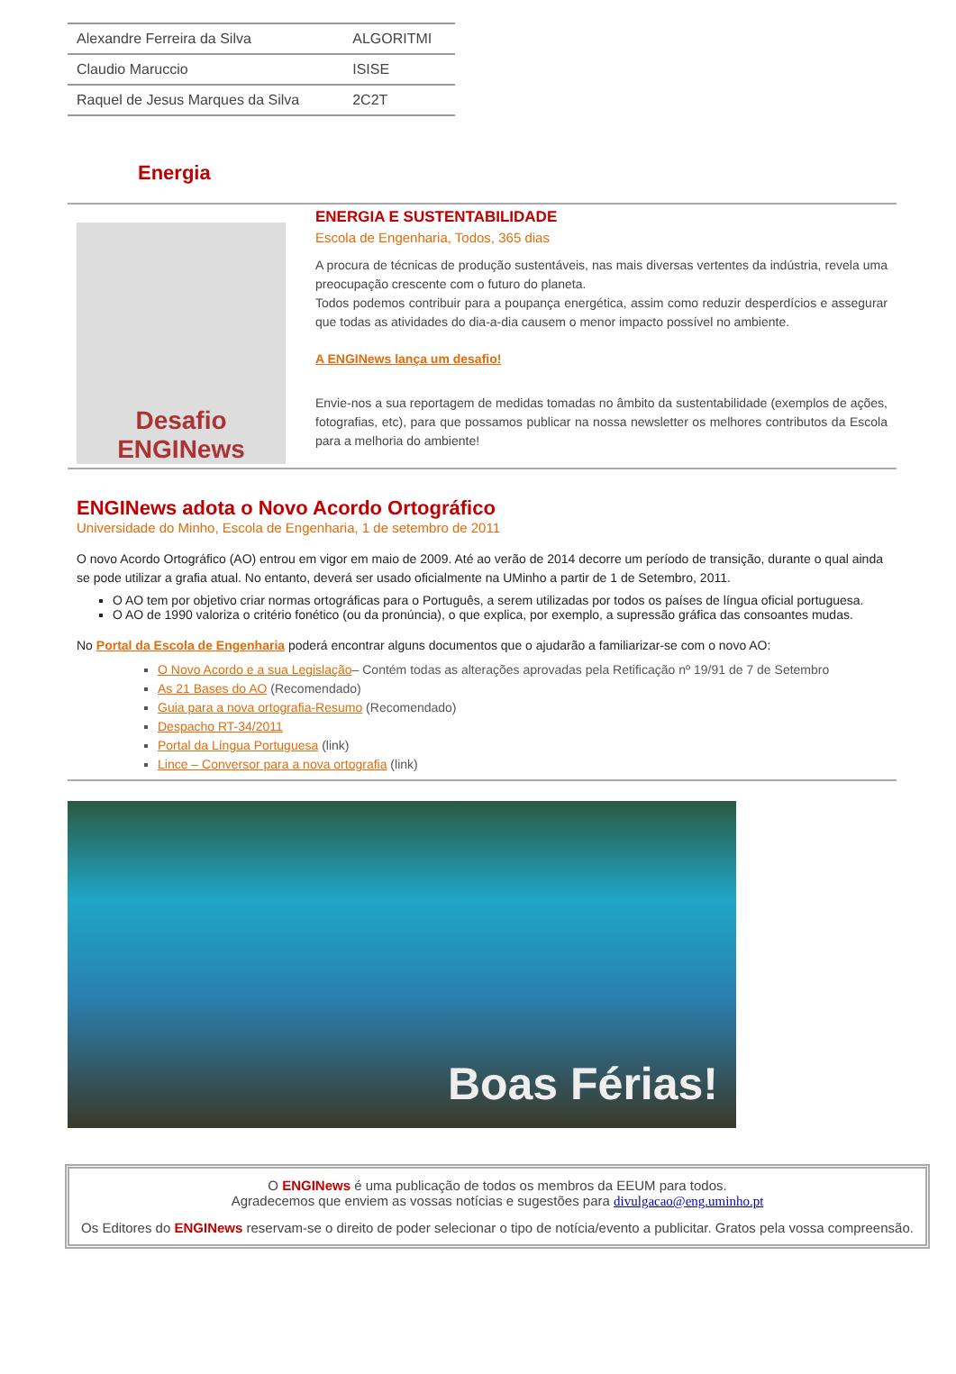| Alexandre Ferreira da Silva | ALGORITMI |
| Claudio Maruccio | ISISE |
| Raquel de Jesus Marques da Silva | 2C2T |
Energia
Desafio
ENGINews
ENERGIA E SUSTENTABILIDADE
Escola de Engenharia, Todos, 365 dias
A procura de técnicas de produção sustentáveis, nas mais diversas vertentes da indústria, revela uma preocupação crescente com o futuro do planeta.
Todos podemos contribuir para a poupança energética, assim como reduzir desperdícios e assegurar que todas as atividades do dia-a-dia causem o menor impacto possível no ambiente.
A ENGINews lança um desafio!
Envie-nos a sua reportagem de medidas tomadas no âmbito da sustentabilidade (exemplos de ações, fotografias, etc), para que possamos publicar na nossa newsletter os melhores contributos da Escola para a melhoria do ambiente!
ENGINews adota o Novo Acordo Ortográfico
Universidade do Minho, Escola de Engenharia, 1 de setembro de 2011
O novo Acordo Ortográfico (AO) entrou em vigor em maio de 2009. Até ao verão de 2014 decorre um período de transição, durante o qual ainda se pode utilizar a grafia atual. No entanto, deverá ser usado oficialmente na UMinho a partir de 1 de Setembro, 2011.
O AO tem por objetivo criar normas ortográficas para o Português, a serem utilizadas por todos os países de língua oficial portuguesa.
O AO de 1990 valoriza o critério fonético (ou da pronúncia), o que explica, por exemplo, a supressão gráfica das consoantes mudas.
No Portal da Escola de Engenharia poderá encontrar alguns documentos que o ajudarão a familiarizar-se com o novo AO:
O Novo Acordo e a sua Legislação– Contém todas as alterações aprovadas pela Retificação nº 19/91 de 7 de Setembro
As 21 Bases do AO (Recomendado)
Guia para a nova ortografia-Resumo (Recomendado)
Despacho RT-34/2011
Portal da Língua Portuguesa (link)
Lince – Conversor para a nova ortografia (link)
Boas Férias!
O ENGINews é uma publicação de todos os membros da EEUM para todos.
Agradecemos que enviem as vossas notícias e sugestões para divulgacao@eng.uminho.pt
Os Editores do ENGINews reservam-se o direito de poder selecionar o tipo de notícia/evento a publicitar. Gratos pela vossa compreensão.